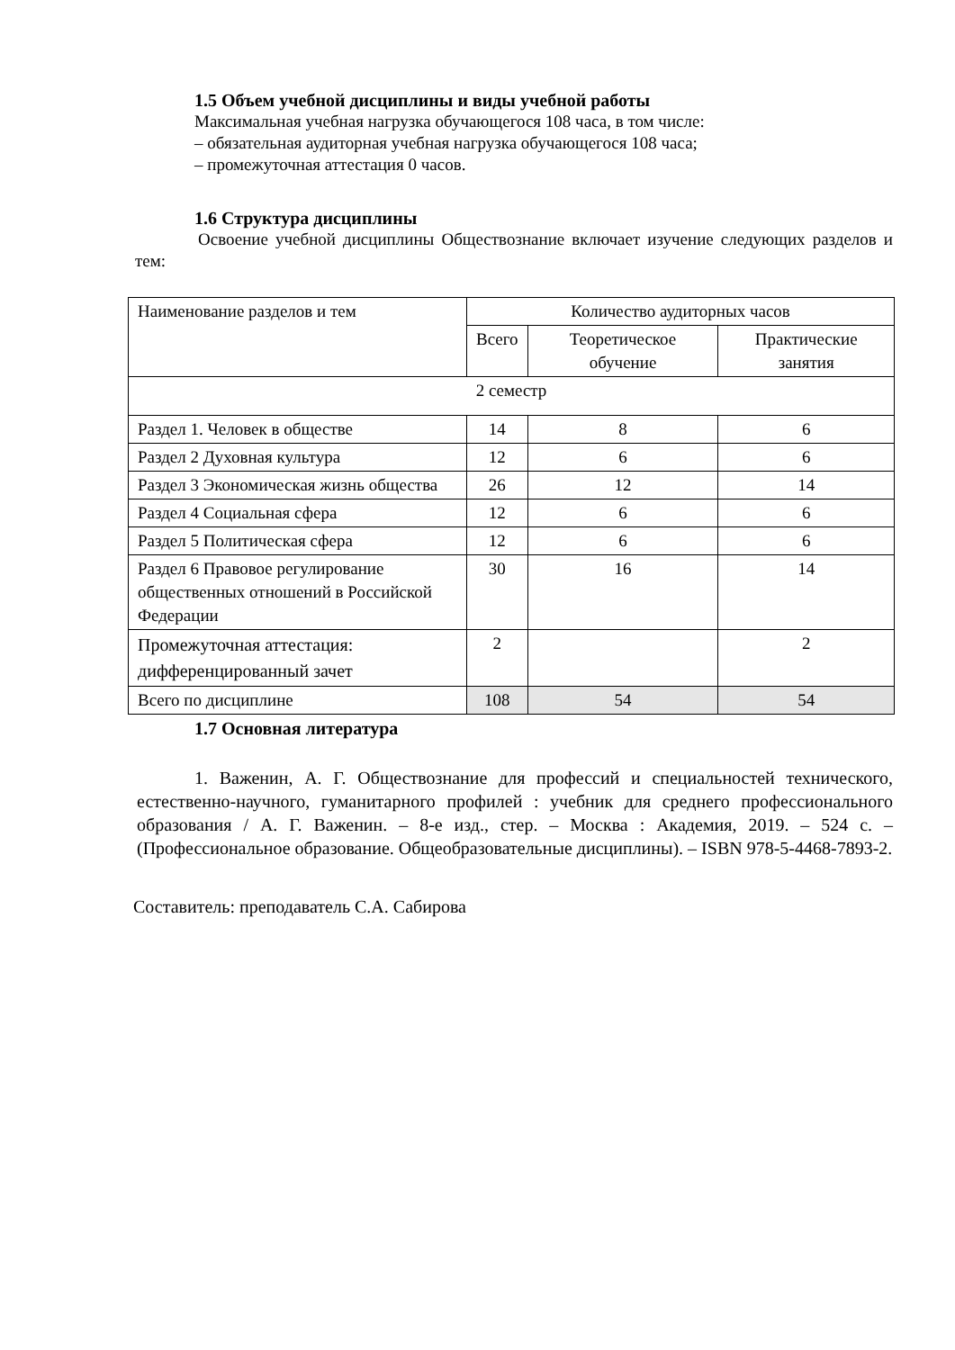1.5 Объем учебной дисциплины и виды учебной работы
Максимальная учебная нагрузка обучающегося 108 часа, в том числе:
– обязательная аудиторная учебная нагрузка обучающегося 108 часа;
– промежуточная аттестация 0 часов.
1.6 Структура дисциплины
Освоение учебной дисциплины Обществознание включает изучение следующих разделов и тем:
| Наименование разделов и тем | Количество аудиторных часов | | |
| --- | --- | --- | --- |
| | Всего | Теоретическое обучение | Практические занятия |
| 2 семестр | | | |
| Раздел 1. Человек в обществе | 14 | 8 | 6 |
| Раздел 2 Духовная культура | 12 | 6 | 6 |
| Раздел 3 Экономическая жизнь общества | 26 | 12 | 14 |
| Раздел 4 Социальная сфера | 12 | 6 | 6 |
| Раздел 5 Политическая сфера | 12 | 6 | 6 |
| Раздел 6 Правовое регулирование общественных отношений в Российской Федерации | 30 | 16 | 14 |
| Промежуточная аттестация: дифференцированный зачет | 2 | | 2 |
| Всего по дисциплине | 108 | 54 | 54 |
1.7 Основная литература
1. Важенин, А. Г. Обществознание для профессий и специальностей технического, естественно-научного, гуманитарного профилей : учебник для среднего профессионального образования / А. Г. Важенин. – 8-е изд., стер. – Москва : Академия, 2019. – 524 с. – (Профессиональное образование. Общеобразовательные дисциплины). – ISBN 978-5-4468-7893-2.
Составитель: преподаватель С.А. Сабирова